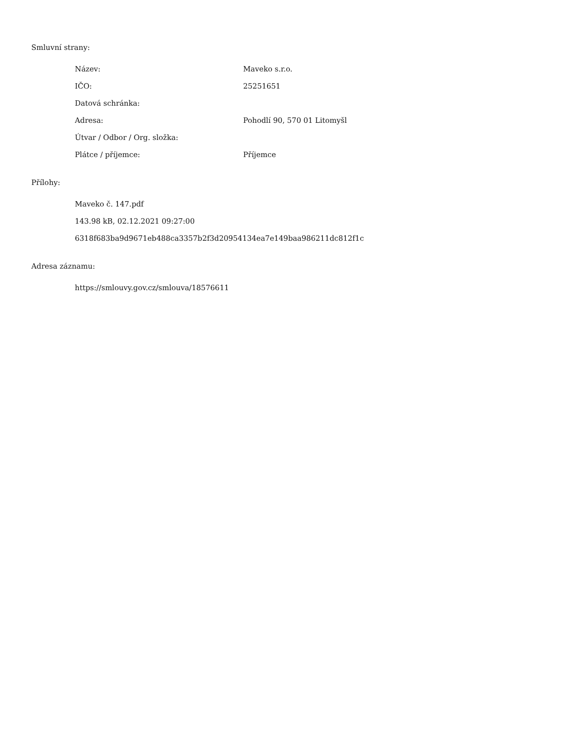Smluvní strany:
| Název: | Maveko s.r.o. |
| IČO: | 25251651 |
| Datová schránka: | |
| Adresa: | Pohodlí 90, 570 01 Litomyšl |
| Útvar / Odbor / Org. složka: | |
| Plátce / příjemce: | Příjemce |
Přílohy:
Maveko č. 147.pdf
143.98 kB, 02.12.2021 09:27:00
6318f683ba9d9671eb488ca3357b2f3d20954134ea7e149baa986211dc812f1c
Adresa záznamu:
https://smlouvy.gov.cz/smlouva/18576611